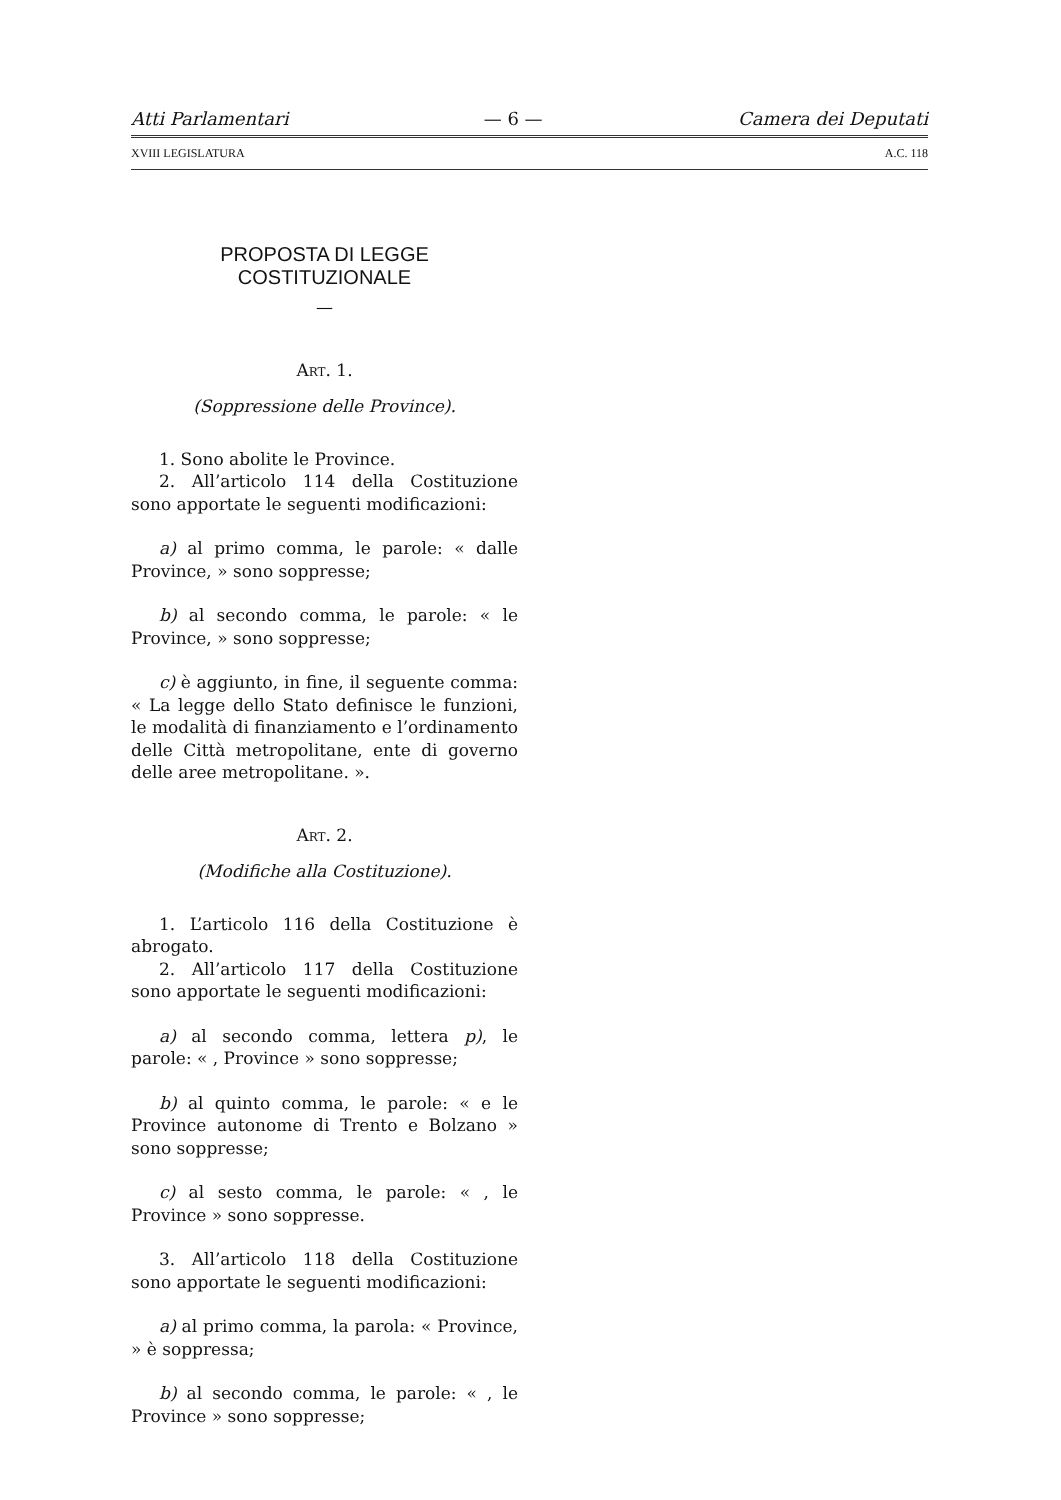Atti Parlamentari — 6 — Camera dei Deputati
XVIII LEGISLATURA A.C. 118
PROPOSTA DI LEGGE COSTITUZIONALE
—
ART. 1.
(Soppressione delle Province).
1. Sono abolite le Province.
2. All’articolo 114 della Costituzione sono apportate le seguenti modificazioni:
a) al primo comma, le parole: « dalle Province, » sono soppresse;
b) al secondo comma, le parole: « le Province, » sono soppresse;
c) è aggiunto, in fine, il seguente comma: « La legge dello Stato definisce le funzioni, le modalità di finanziamento e l’ordinamento delle Città metropolitane, ente di governo delle aree metropolitane. ».
ART. 2.
(Modifiche alla Costituzione).
1. L’articolo 116 della Costituzione è abrogato.
2. All’articolo 117 della Costituzione sono apportate le seguenti modificazioni:
a) al secondo comma, lettera p), le parole: « , Province » sono soppresse;
b) al quinto comma, le parole: « e le Province autonome di Trento e Bolzano » sono soppresse;
c) al sesto comma, le parole: « , le Province » sono soppresse.
3. All’articolo 118 della Costituzione sono apportate le seguenti modificazioni:
a) al primo comma, la parola: « Province, » è soppressa;
b) al secondo comma, le parole: « , le Province » sono soppresse;